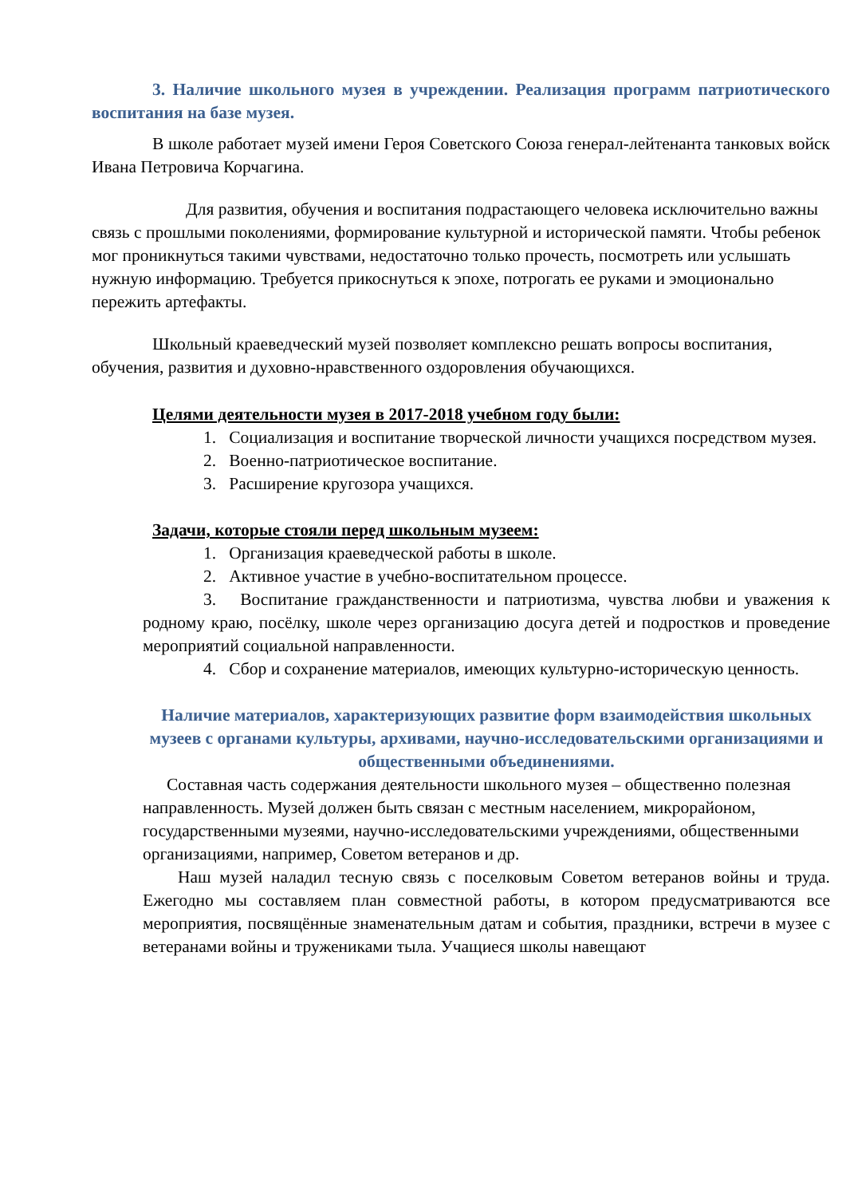3. Наличие школьного музея в учреждении. Реализация программ патриотического воспитания на базе музея.
В школе работает музей имени Героя Советского Союза генерал-лейтенанта танковых войск Ивана Петровича Корчагина.
Для развития, обучения и воспитания подрастающего человека исключительно важны связь с прошлыми поколениями, формирование культурной и исторической памяти. Чтобы ребенок мог проникнуться такими чувствами, недостаточно только прочесть, посмотреть или услышать нужную информацию. Требуется прикоснуться к эпохе, потрогать ее руками и эмоционально пережить артефакты.
Школьный краеведческий музей позволяет комплексно решать вопросы воспитания, обучения, развития и духовно-нравственного оздоровления обучающихся.
Целями деятельности музея в 2017-2018 учебном году были:
1. Социализация и воспитание творческой личности учащихся посредством музея.
2. Военно-патриотическое воспитание.
3. Расширение кругозора учащихся.
Задачи, которые стояли перед школьным музеем:
1. Организация краеведческой работы в школе.
2. Активное участие в учебно-воспитательном процессе.
3. Воспитание гражданственности и патриотизма, чувства любви и уважения к родному краю, посёлку, школе через организацию досуга детей и подростков и проведение мероприятий социальной направленности.
4. Сбор и сохранение материалов, имеющих культурно-историческую ценность.
Наличие материалов, характеризующих развитие форм взаимодействия школьных музеев с органами культуры, архивами, научно-исследовательскими организациями и общественными объединениями.
Составная часть содержания деятельности школьного музея – общественно полезная направленность. Музей должен быть связан с местным населением, микрорайоном, государственными музеями, научно-исследовательскими учреждениями, общественными организациями, например, Советом ветеранов и др.
Наш музей наладил тесную связь с поселковым Советом ветеранов войны и труда. Ежегодно мы составляем план совместной работы, в котором предусматриваются все мероприятия, посвящённые знаменательным датам и события, праздники, встречи в музее с ветеранами войны и тружениками тыла. Учащиеся школы навещают